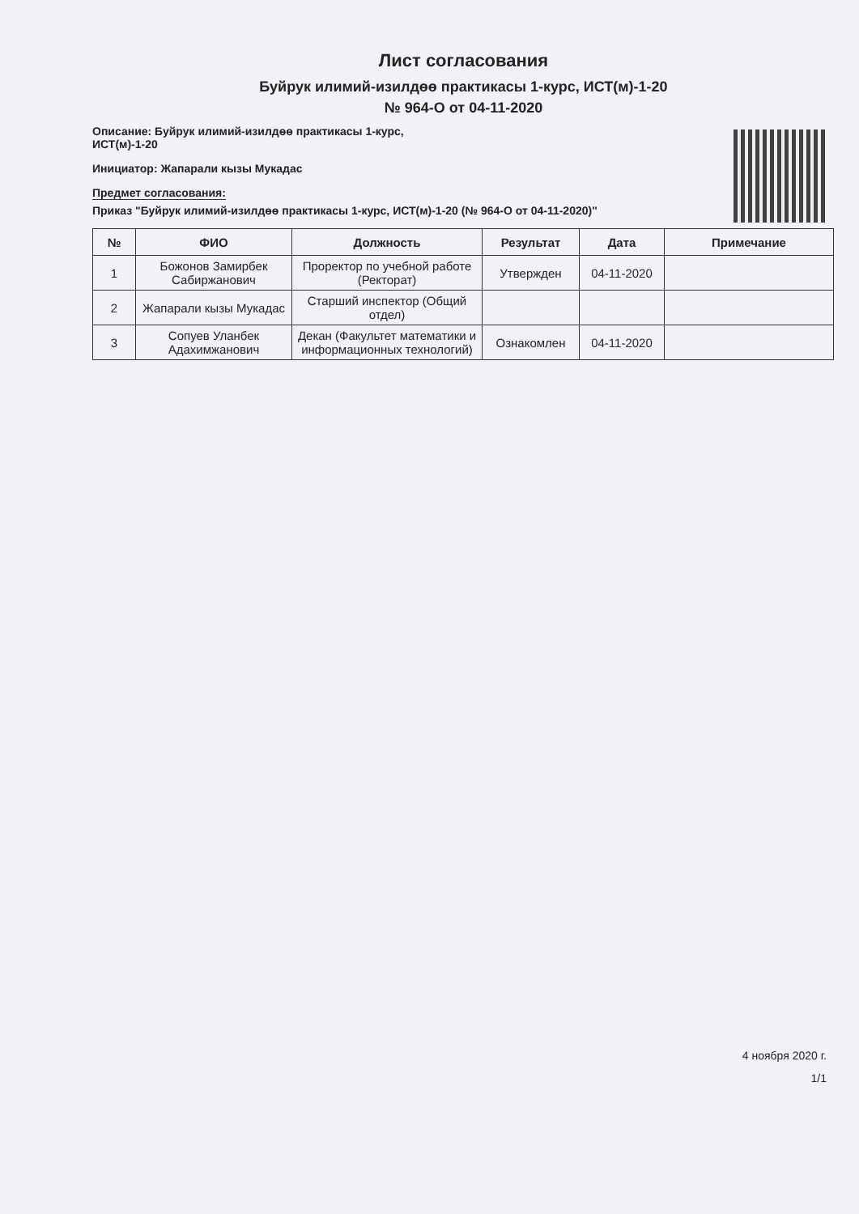Лист согласования
Буйрук илимий-изилдөө практикасы 1-курс, ИСТ(м)-1-20
№ 964-О от 04-11-2020
Описание: Буйрук илимий-изилдөө практикасы 1-курс,
ИСТ(м)-1-20
Инициатор: Жапарали кызы Мукадас
Предмет согласования:
Приказ "Буйрук илимий-изилдөө практикасы 1-курс, ИСТ(м)-1-20 (№ 964-О от 04-11-2020)"
| № | ФИО | Должность | Результат | Дата | Примечание |
| --- | --- | --- | --- | --- | --- |
| 1 | Божонов Замирбек Сабиржанович | Проректор по учебной работе (Ректорат) | Утвержден | 04-11-2020 | |
| 2 | Жапарали кызы Мукадас | Старший инспектор (Общий отдел) | | | |
| 3 | Сопуев Уланбек Адахимжанович | Декан (Факультет математики и информационных технологий) | Ознакомлен | 04-11-2020 | |
4 ноября 2020 г.
1/1